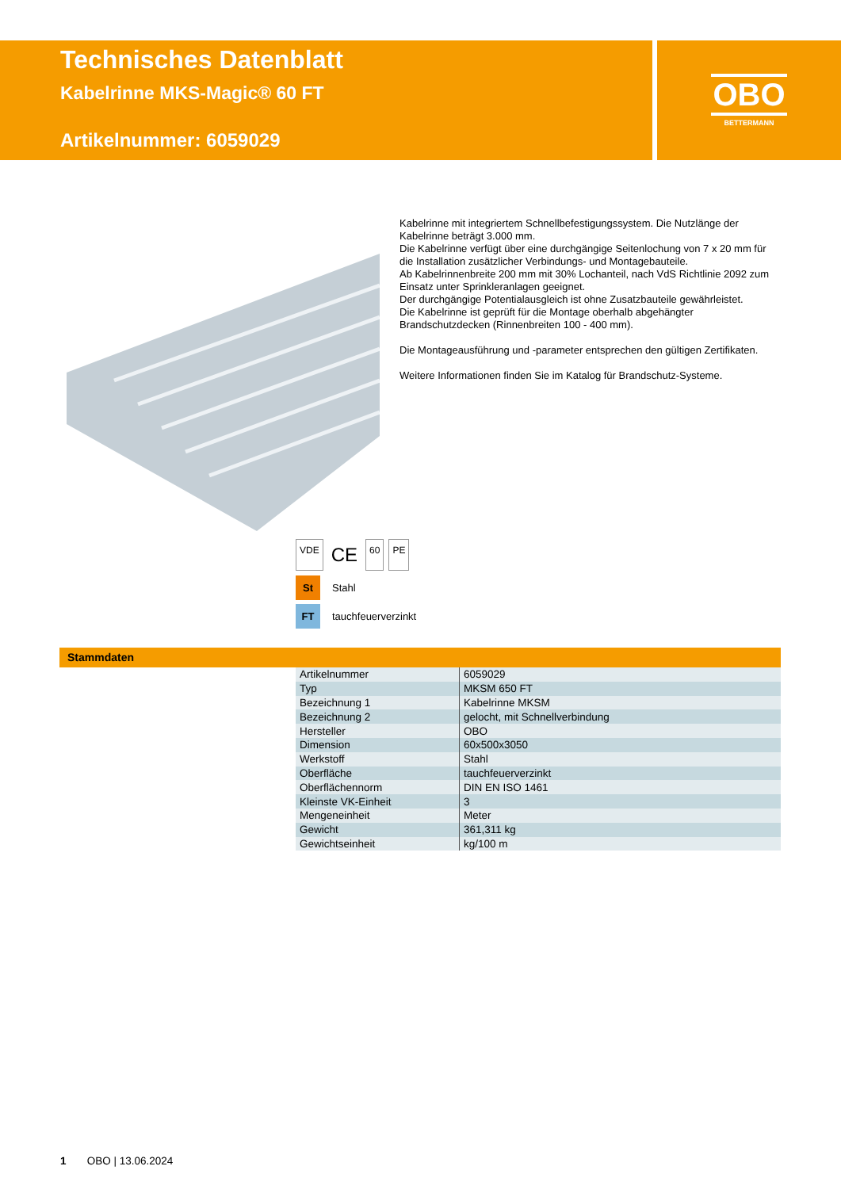Technisches Datenblatt
Kabelrinne MKS-Magic® 60 FT
Artikelnummer: 6059029
OBO
BETTERMANN
Kabelrinne mit integriertem Schnellbefestigungssystem. Die Nutzlänge der Kabelrinne beträgt 3.000 mm.
Die Kabelrinne verfügt über eine durchgängige Seitenlochung von 7 x 20 mm für die Installation zusätzlicher Verbindungs- und Montagebauteile.
Ab Kabelrinnenbreite 200 mm mit 30% Lochanteil, nach VdS Richtlinie 2092 zum Einsatz unter Sprinkleranlagen geeignet.
Der durchgängige Potentialausgleich ist ohne Zusatzbauteile gewährleistet.
Die Kabelrinne ist geprüft für die Montage oberhalb abgehängter Brandschutzdecken (Rinnenbreiten 100 - 400 mm).
Die Montageausführung und -parameter entsprechen den gültigen Zertifikaten.
Weitere Informationen finden Sie im Katalog für Brandschutz-Systeme.
VDE CE 60 PE
St Stahl
FT tauchfeuerverzinkt
Stammdaten
| Artikelnummer | 6059029 |
| Typ | MKSM 650 FT |
| Bezeichnung 1 | Kabelrinne MKSM |
| Bezeichnung 2 | gelocht, mit Schnellverbindung |
| Hersteller | OBO |
| Dimension | 60x500x3050 |
| Werkstoff | Stahl |
| Oberfläche | tauchfeuerverzinkt |
| Oberflächennorm | DIN EN ISO 1461 |
| Kleinste VK-Einheit | 3 |
| Mengeneinheit | Meter |
| Gewicht | 361,311 kg |
| Gewichtseinheit | kg/100 m |
1 OBO | 13.06.2024